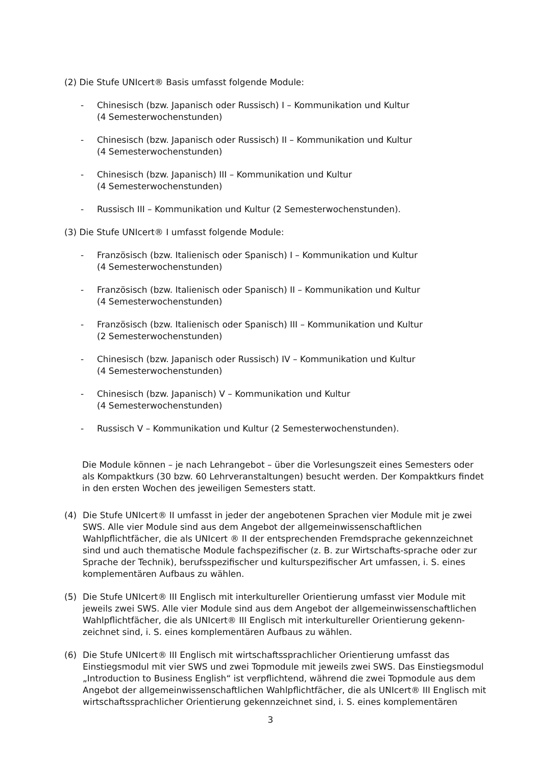(2) Die Stufe UNIcert® Basis umfasst folgende Module:
- Chinesisch (bzw. Japanisch oder Russisch) I – Kommunikation und Kultur
(4 Semesterwochenstunden)
- Chinesisch (bzw. Japanisch oder Russisch) II – Kommunikation und Kultur
(4 Semesterwochenstunden)
- Chinesisch (bzw. Japanisch) III – Kommunikation und Kultur
(4 Semesterwochenstunden)
- Russisch III – Kommunikation und Kultur (2 Semesterwochenstunden).
(3) Die Stufe UNIcert® I umfasst folgende Module:
- Französisch (bzw. Italienisch oder Spanisch) I – Kommunikation und Kultur
(4 Semesterwochenstunden)
- Französisch (bzw. Italienisch oder Spanisch) II – Kommunikation und Kultur
(4 Semesterwochenstunden)
- Französisch (bzw. Italienisch oder Spanisch) III – Kommunikation und Kultur
(2 Semesterwochenstunden)
- Chinesisch (bzw. Japanisch oder Russisch) IV – Kommunikation und Kultur
(4 Semesterwochenstunden)
- Chinesisch (bzw. Japanisch) V – Kommunikation und Kultur
(4 Semesterwochenstunden)
- Russisch V – Kommunikation und Kultur (2 Semesterwochenstunden).
Die Module können – je nach Lehrangebot – über die Vorlesungszeit eines Semesters oder als Kompaktkurs (30 bzw. 60 Lehrveranstaltungen) besucht werden. Der Kompaktkurs findet in den ersten Wochen des jeweiligen Semesters statt.
(4) Die Stufe UNIcert® II umfasst in jeder der angebotenen Sprachen vier Module mit je zwei SWS. Alle vier Module sind aus dem Angebot der allgemeinwissenschaftlichen Wahlpflichtfächer, die als UNIcert ® II der entsprechenden Fremdsprache gekennzeichnet sind und auch thematische Module fachspezifischer (z. B. zur Wirtschafts-sprache oder zur Sprache der Technik), berufsspezifischer und kulturspezifischer Art umfassen, i. S. eines komplementären Aufbaus zu wählen.
(5) Die Stufe UNIcert® III Englisch mit interkultureller Orientierung umfasst vier Module mit jeweils zwei SWS. Alle vier Module sind aus dem Angebot der allgemeinwissenschaftlichen Wahlpflichtfächer, die als UNIcert® III Englisch mit interkultureller Orientierung gekenn-zeichnet sind, i. S. eines komplementären Aufbaus zu wählen.
(6) Die Stufe UNIcert® III Englisch mit wirtschaftssprachlicher Orientierung umfasst das Einstiegsmodul mit vier SWS und zwei Topmodule mit jeweils zwei SWS. Das Einstiegsmodul „Introduction to Business English“ ist verpflichtend, während die zwei Topmodule aus dem Angebot der allgemeinwissenschaftlichen Wahlpflichtfächer, die als UNIcert® III Englisch mit wirtschaftssprachlicher Orientierung gekennzeichnet sind, i. S. eines komplementären
3